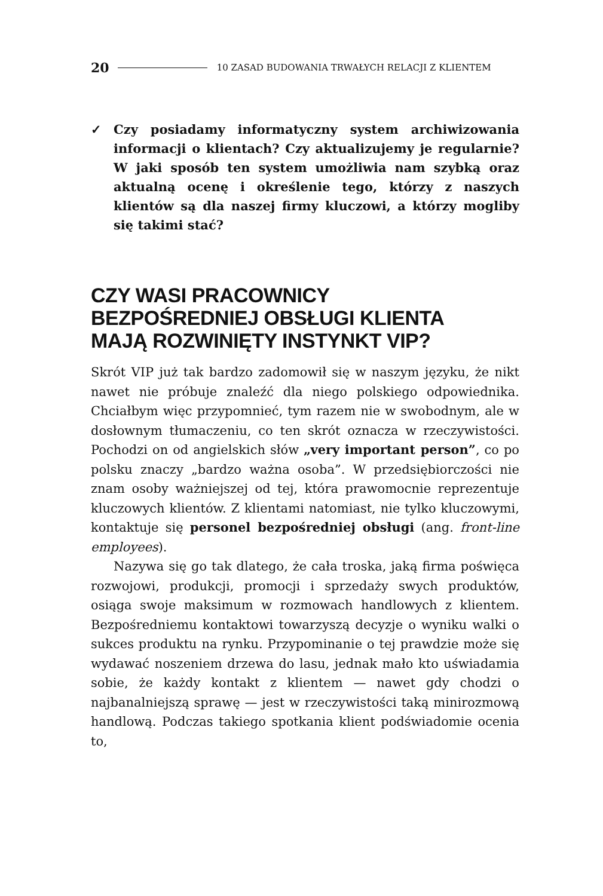20 10 ZASAD BUDOWANIA TRWAŁYCH RELACJI Z KLIENTEM
✓ Czy posiadamy informatyczny system archiwizowania informacji o klientach? Czy aktualizujemy je regularnie? W jaki sposób ten system umożliwia nam szybką oraz aktualną ocenę i określenie tego, którzy z naszych klientów są dla naszej firmy kluczowi, a którzy mogliby się takimi stać?
CZY WASI PRACOWNICY
BEZPOŚREDNIEJ OBSŁUGI KLIENTA
MAJĄ ROZWINIĘTY INSTYNKT VIP?
Skrót VIP już tak bardzo zadomowił się w naszym języku, że nikt nawet nie próbuje znaleźć dla niego polskiego odpowiednika. Chciałbym więc przypomnieć, tym razem nie w swobodnym, ale w dosłownym tłumaczeniu, co ten skrót oznacza w rzeczywistości. Pochodzi on od angielskich słów „very important person”, co po polsku znaczy „bardzo ważna osoba”. W przedsiębiorczości nie znam osoby ważniejszej od tej, która prawomocnie reprezentuje kluczowych klientów. Z klientami natomiast, nie tylko kluczowymi, kontaktuje się personel bezpośredniej obsługi (ang. front-line employees).
Nazywa się go tak dlatego, że cała troska, jaką firma poświęca rozwojowi, produkcji, promocji i sprzedaży swych produktów, osiąga swoje maksimum w rozmowach handlowych z klientem. Bezpośredniemu kontaktowi towarzyszą decyzje o wyniku walki o sukces produktu na rynku. Przypominanie o tej prawdzie może się wydawać noszeniem drzewa do lasu, jednak mało kto uświadamia sobie, że każdy kontakt z klientem — nawet gdy chodzi o najbanalniejszą sprawę — jest w rzeczywistości taką minirozmową handlową. Podczas takiego spotkania klient podświadomie ocenia to,